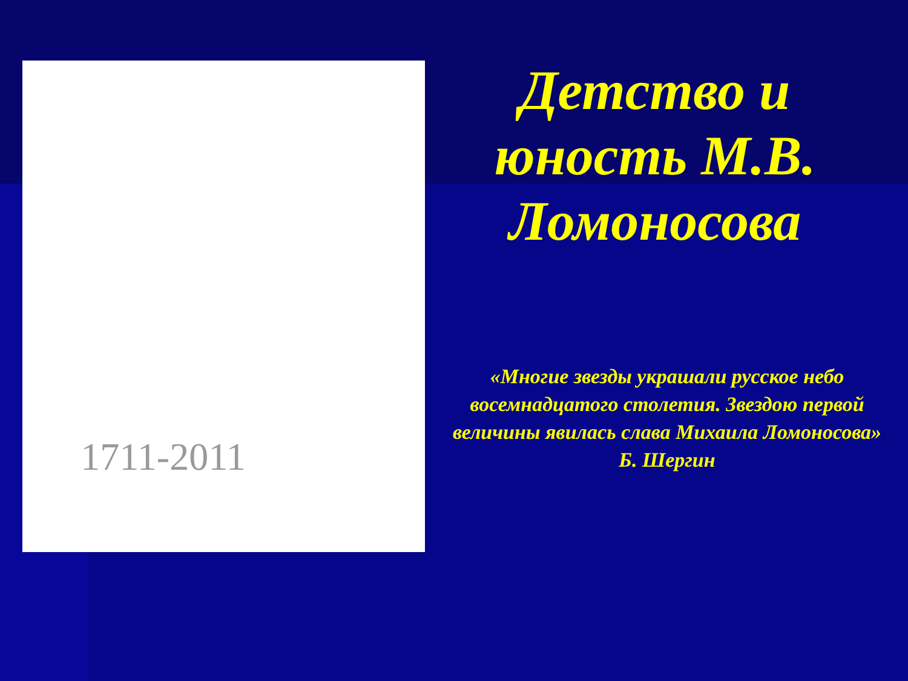1711-2011
Детство и юность М.В. Ломоносова
«Многие звезды украшали русское небо восемнадцатого столетия. Звездою первой величины явилась слава Михаила Ломоносова» Б. Шергин